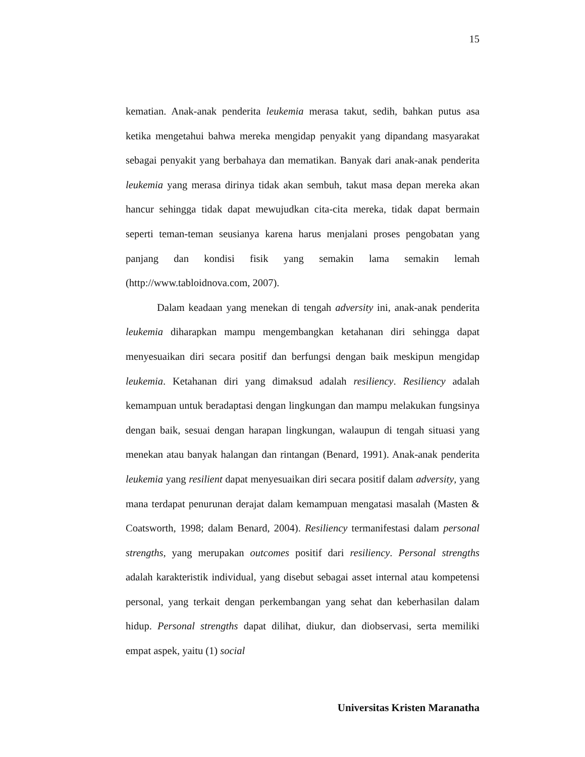15
kematian. Anak-anak penderita leukemia merasa takut, sedih, bahkan putus asa ketika mengetahui bahwa mereka mengidap penyakit yang dipandang masyarakat sebagai penyakit yang berbahaya dan mematikan. Banyak dari anak-anak penderita leukemia yang merasa dirinya tidak akan sembuh, takut masa depan mereka akan hancur sehingga tidak dapat mewujudkan cita-cita mereka, tidak dapat bermain seperti teman-teman seusianya karena harus menjalani proses pengobatan yang panjang dan kondisi fisik yang semakin lama semakin lemah (http://www.tabloidnova.com, 2007).
Dalam keadaan yang menekan di tengah adversity ini, anak-anak penderita leukemia diharapkan mampu mengembangkan ketahanan diri sehingga dapat menyesuaikan diri secara positif dan berfungsi dengan baik meskipun mengidap leukemia. Ketahanan diri yang dimaksud adalah resiliency. Resiliency adalah kemampuan untuk beradaptasi dengan lingkungan dan mampu melakukan fungsinya dengan baik, sesuai dengan harapan lingkungan, walaupun di tengah situasi yang menekan atau banyak halangan dan rintangan (Benard, 1991). Anak-anak penderita leukemia yang resilient dapat menyesuaikan diri secara positif dalam adversity, yang mana terdapat penurunan derajat dalam kemampuan mengatasi masalah (Masten & Coatsworth, 1998; dalam Benard, 2004). Resiliency termanifestasi dalam personal strengths, yang merupakan outcomes positif dari resiliency. Personal strengths adalah karakteristik individual, yang disebut sebagai asset internal atau kompetensi personal, yang terkait dengan perkembangan yang sehat dan keberhasilan dalam hidup. Personal strengths dapat dilihat, diukur, dan diobservasi, serta memiliki empat aspek, yaitu (1) social
Universitas Kristen Maranatha